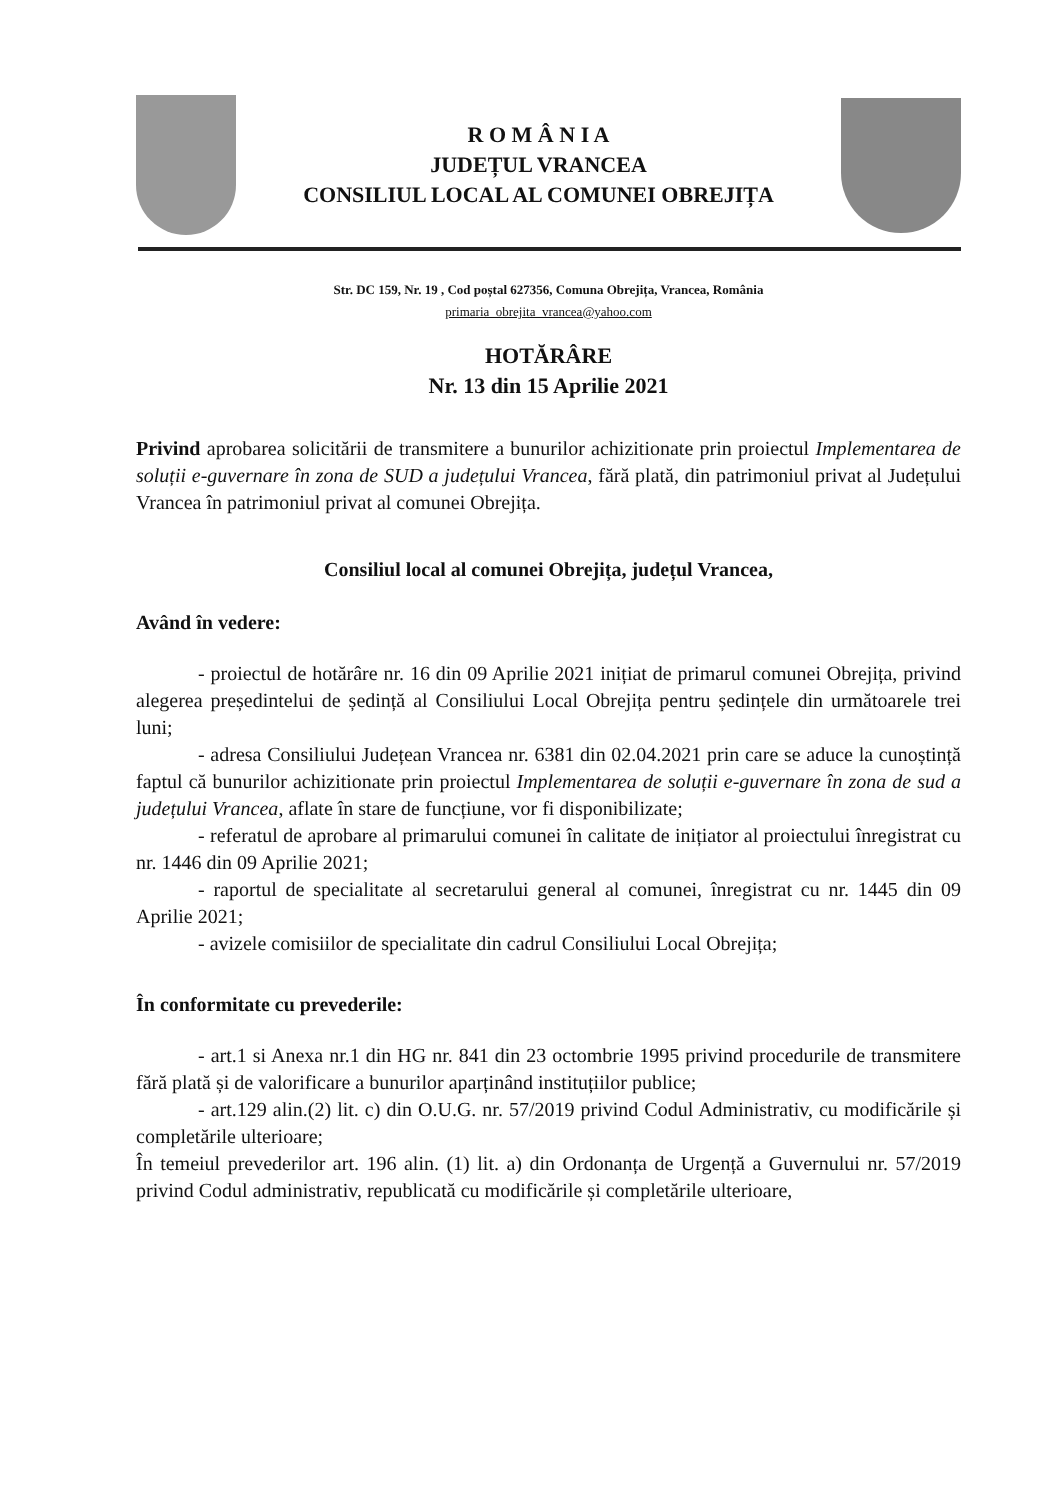R O M Â N I A
JUDEȚUL VRANCEA
CONSILIUL LOCAL AL COMUNEI OBREJIȚA
Str. DC 159, Nr. 19 , Cod poștal 627356, Comuna Obrejița, Vrancea, România
primaria_obrejita_vrancea@yahoo.com
HOTĂRÂRE
Nr. 13 din 15 Aprilie 2021
Privind aprobarea solicitării de transmitere a bunurilor achizitionate prin proiectul Implementarea de soluții e-guvernare în zona de SUD a județului Vrancea, fără plată, din patrimoniul privat al Județului Vrancea în patrimoniul privat al comunei Obrejița.
Consiliul local al comunei Obrejița, județul Vrancea,
Având în vedere:
- proiectul de hotărâre nr. 16 din 09 Aprilie 2021 inițiat de primarul comunei Obrejița, privind alegerea președintelui de ședință al Consiliului Local Obrejița pentru ședințele din următoarele trei luni;
- adresa Consiliului Județean Vrancea nr. 6381 din 02.04.2021 prin care se aduce la cunoștință faptul că bunurilor achizitionate prin proiectul Implementarea de soluții e-guvernare în zona de sud a județului Vrancea, aflate în stare de funcțiune, vor fi disponibilizate;
- referatul de aprobare al primarului comunei în calitate de inițiator al proiectului înregistrat cu nr. 1446 din 09 Aprilie 2021;
- raportul de specialitate al secretarului general al comunei, înregistrat cu nr. 1445 din 09 Aprilie 2021;
- avizele comisiilor de specialitate din cadrul Consiliului Local Obrejița;
În conformitate cu prevederile:
- art.1 si Anexa nr.1 din HG nr. 841 din 23 octombrie 1995 privind procedurile de transmitere fără plată și de valorificare a bunurilor aparținând instituțiilor publice;
- art.129 alin.(2) lit. c) din O.U.G. nr. 57/2019 privind Codul Administrativ, cu modificările și completările ulterioare;
În temeiul prevederilor art. 196 alin. (1) lit. a) din Ordonanța de Urgență a Guvernului nr. 57/2019 privind Codul administrativ, republicată cu modificările și completările ulterioare,